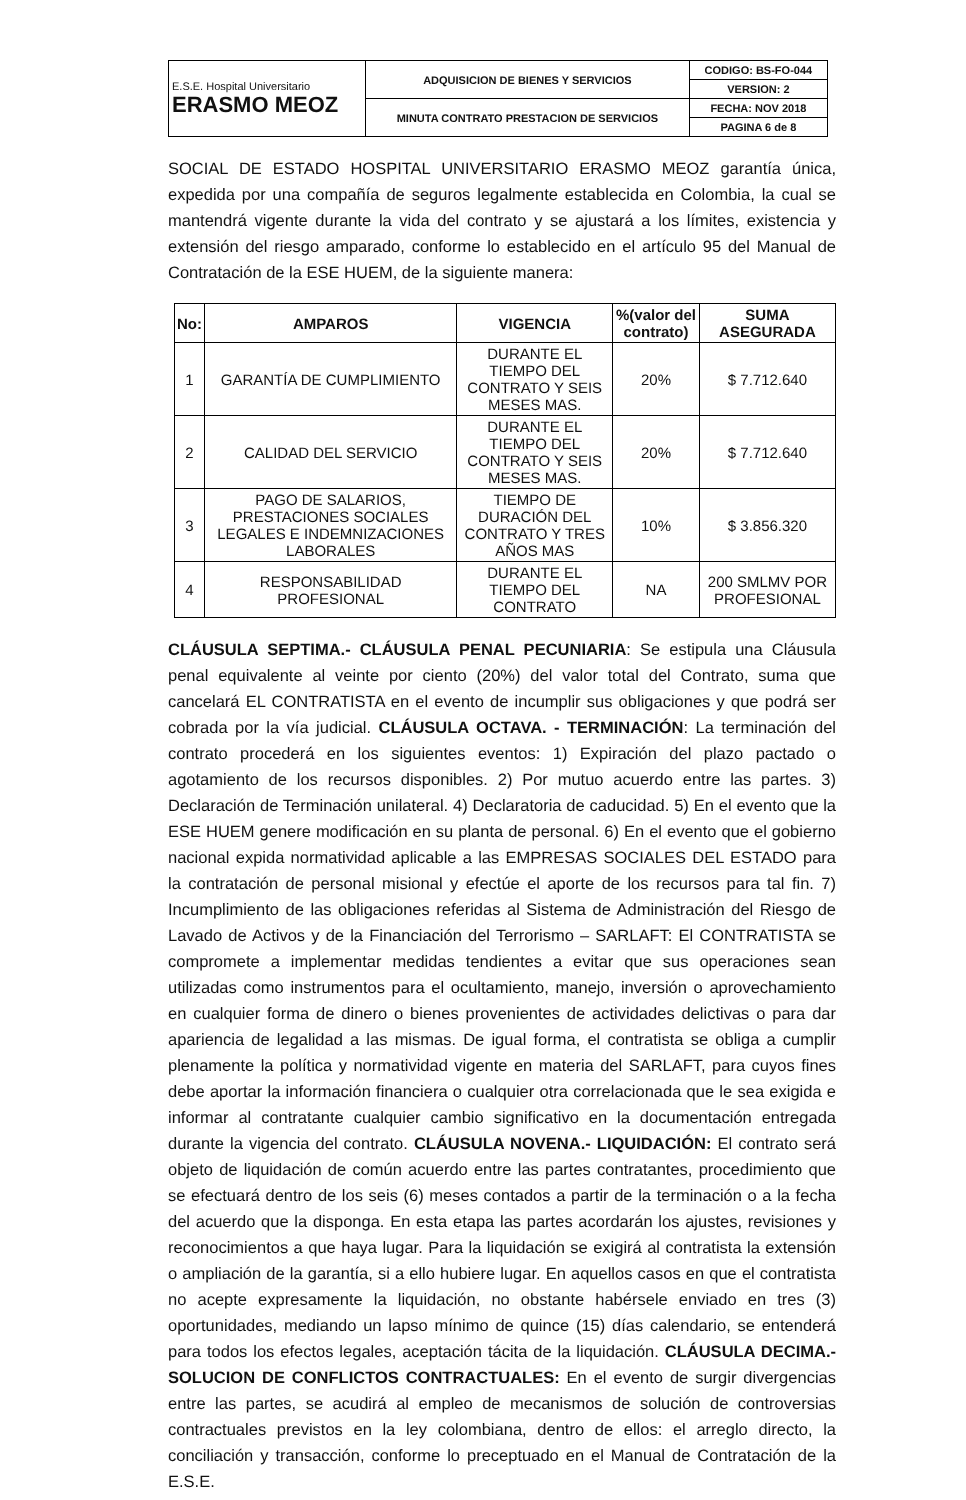| E.S.E. Hospital Universitario ERASMO MEOZ | ADQUISICION DE BIENES Y SERVICIOS | CODIGO: BS-FO-044 |
| | | VERSION: 2 |
| | MINUTA CONTRATO PRESTACION DE SERVICIOS | FECHA: NOV 2018 |
| | | PAGINA 6 de 8 |
SOCIAL DE ESTADO HOSPITAL UNIVERSITARIO ERASMO MEOZ garantía única, expedida por una compañía de seguros legalmente establecida en Colombia, la cual se mantendrá vigente durante la vida del contrato y se ajustará a los límites, existencia y extensión del riesgo amparado, conforme lo establecido en el artículo 95 del Manual de Contratación de la ESE HUEM, de la siguiente manera:
| No: | AMPAROS | VIGENCIA | %(valor del contrato) | SUMA ASEGURADA |
| --- | --- | --- | --- | --- |
| 1 | GARANTÍA DE CUMPLIMIENTO | DURANTE EL TIEMPO DEL CONTRATO Y SEIS MESES MAS. | 20% | $ 7.712.640 |
| 2 | CALIDAD DEL SERVICIO | DURANTE EL TIEMPO DEL CONTRATO Y SEIS MESES MAS. | 20% | $ 7.712.640 |
| 3 | PAGO DE SALARIOS, PRESTACIONES SOCIALES LEGALES E INDEMNIZACIONES LABORALES | TIEMPO DE DURACIÓN DEL CONTRATO Y TRES AÑOS MAS | 10% | $ 3.856.320 |
| 4 | RESPONSABILIDAD PROFESIONAL | DURANTE EL TIEMPO DEL CONTRATO | NA | 200 SMLMV POR PROFESIONAL |
CLÁUSULA SEPTIMA.- CLÁUSULA PENAL PECUNIARIA: Se estipula una Cláusula penal equivalente al veinte por ciento (20%) del valor total del Contrato, suma que cancelará EL CONTRATISTA en el evento de incumplir sus obligaciones y que podrá ser cobrada por la vía judicial. CLÁUSULA OCTAVA. - TERMINACIÓN: La terminación del contrato procederá en los siguientes eventos: 1) Expiración del plazo pactado o agotamiento de los recursos disponibles. 2) Por mutuo acuerdo entre las partes. 3) Declaración de Terminación unilateral. 4) Declaratoria de caducidad. 5) En el evento que la ESE HUEM genere modificación en su planta de personal. 6) En el evento que el gobierno nacional expida normatividad aplicable a las EMPRESAS SOCIALES DEL ESTADO para la contratación de personal misional y efectúe el aporte de los recursos para tal fin. 7) Incumplimiento de las obligaciones referidas al Sistema de Administración del Riesgo de Lavado de Activos y de la Financiación del Terrorismo – SARLAFT: El CONTRATISTA se compromete a implementar medidas tendientes a evitar que sus operaciones sean utilizadas como instrumentos para el ocultamiento, manejo, inversión o aprovechamiento en cualquier forma de dinero o bienes provenientes de actividades delictivas o para dar apariencia de legalidad a las mismas. De igual forma, el contratista se obliga a cumplir plenamente la política y normatividad vigente en materia del SARLAFT, para cuyos fines debe aportar la información financiera o cualquier otra correlacionada que le sea exigida e informar al contratante cualquier cambio significativo en la documentación entregada durante la vigencia del contrato. CLÁUSULA NOVENA.- LIQUIDACIÓN: El contrato será objeto de liquidación de común acuerdo entre las partes contratantes, procedimiento que se efectuará dentro de los seis (6) meses contados a partir de la terminación o a la fecha del acuerdo que la disponga. En esta etapa las partes acordarán los ajustes, revisiones y reconocimientos a que haya lugar. Para la liquidación se exigirá al contratista la extensión o ampliación de la garantía, si a ello hubiere lugar. En aquellos casos en que el contratista no acepte expresamente la liquidación, no obstante habérsele enviado en tres (3) oportunidades, mediando un lapso mínimo de quince (15) días calendario, se entenderá para todos los efectos legales, aceptación tácita de la liquidación. CLÁUSULA DECIMA.- SOLUCION DE CONFLICTOS CONTRACTUALES: En el evento de surgir divergencias entre las partes, se acudirá al empleo de mecanismos de solución de controversias contractuales previstos en la ley colombiana, dentro de ellos: el arreglo directo, la conciliación y transacción, conforme lo preceptuado en el Manual de Contratación de la E.S.E.